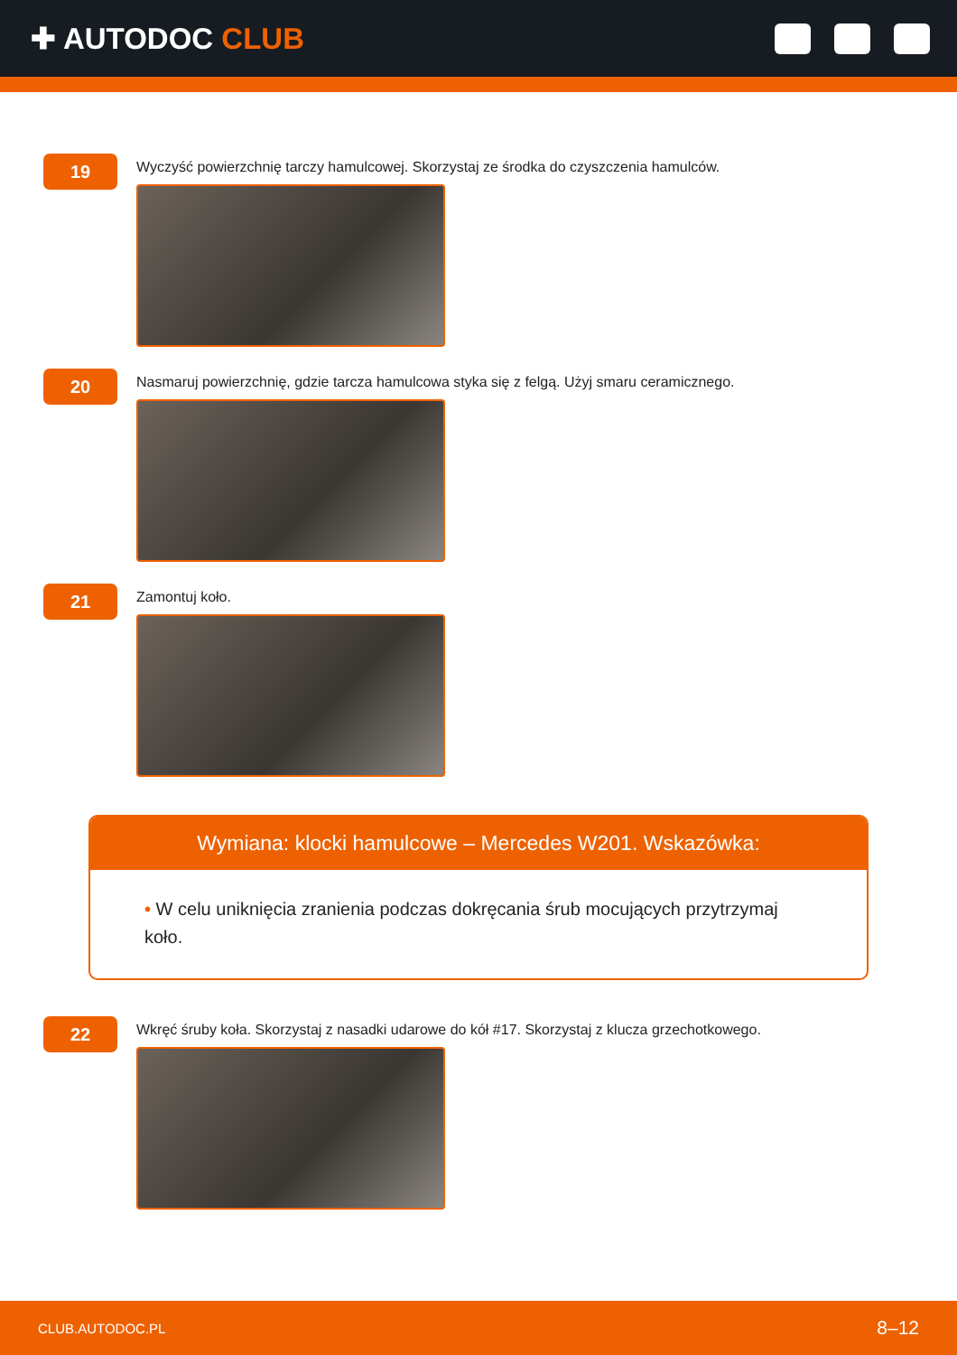✚ AUTODOC CLUB
19
Wyczyść powierzchnię tarczy hamulcowej. Skorzystaj ze środka do czyszczenia hamulców.
20
Nasmaruj powierzchnię, gdzie tarcza hamulcowa styka się z felgą. Użyj smaru ceramicznego.
21
Zamontuj koło.
Wymiana: klocki hamulcowe – Mercedes W201. Wskazówka:
• W celu uniknięcia zranienia podczas dokręcania śrub mocujących przytrzymaj koło.
22
Wkręć śruby koła. Skorzystaj z nasadki udarowe do kół #17. Skorzystaj z klucza grzechotkowego.
CLUB.AUTODOC.PL 8–12